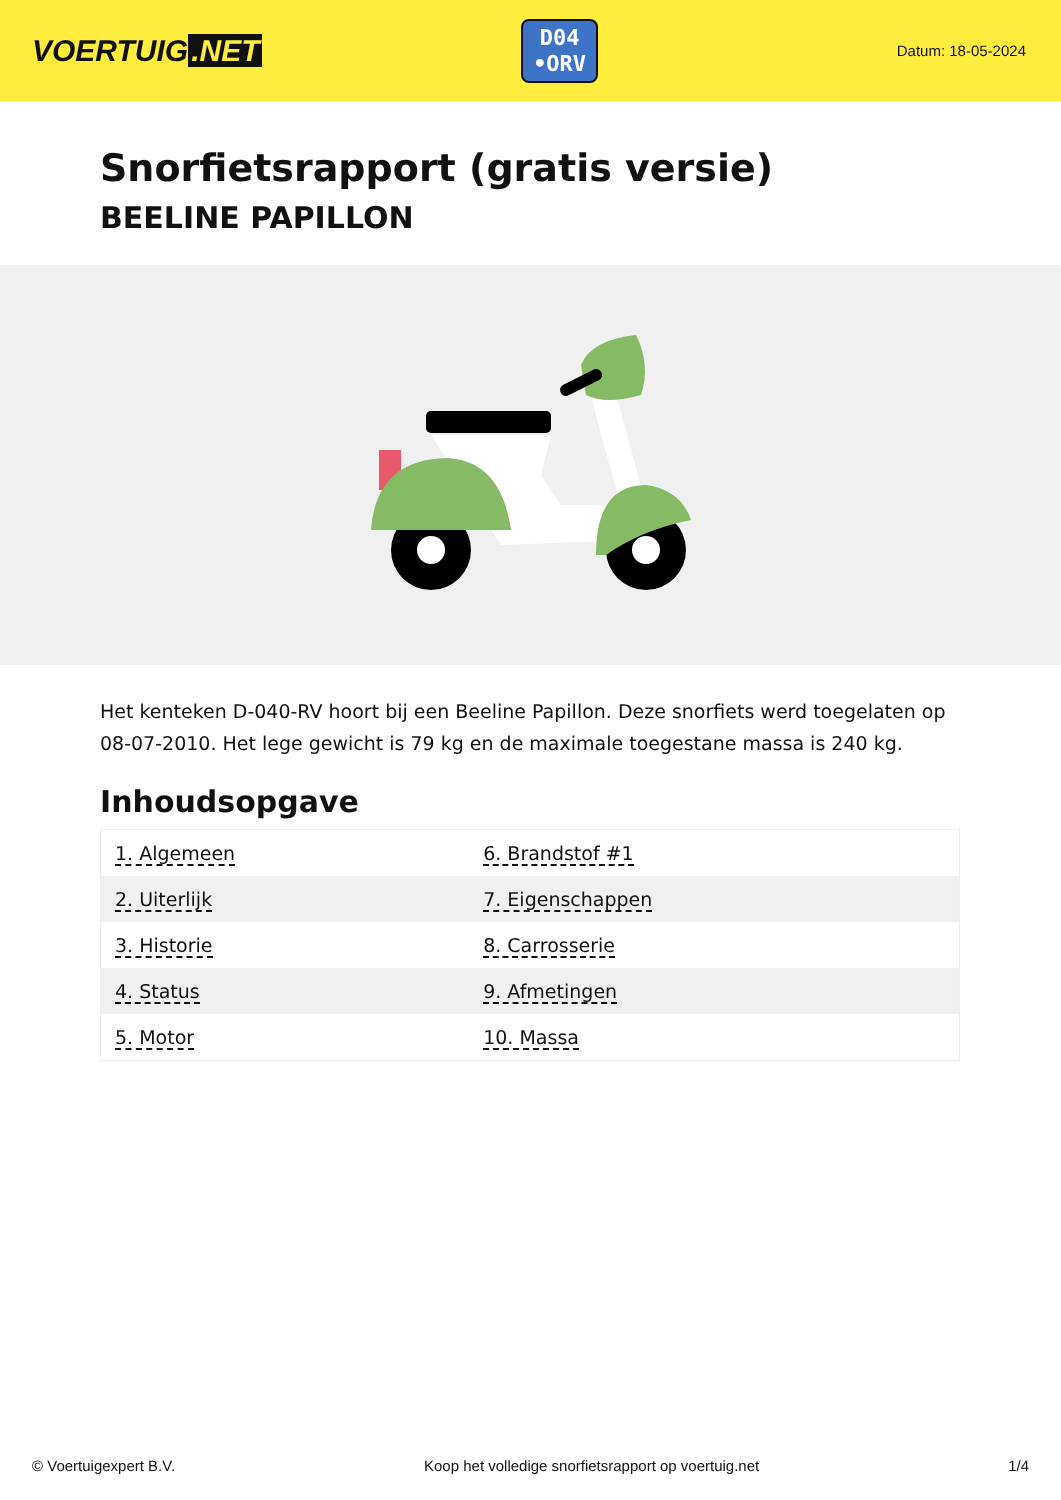VOERTUIG.NET
D04
•ORV
Datum: 18-05-2024
Snorfietsrapport (gratis versie)
BEELINE PAPILLON
Het kenteken D-040-RV hoort bij een Beeline Papillon. Deze snorfiets werd toegelaten op 08-07-2010. Het lege gewicht is 79 kg en de maximale toegestane massa is 240 kg.
Inhoudsopgave
| 1. Algemeen | 6. Brandstof #1 |
| 2. Uiterlijk | 7. Eigenschappen |
| 3. Historie | 8. Carrosserie |
| 4. Status | 9. Afmetingen |
| 5. Motor | 10. Massa |
© Voertuigexpert B.V. Koop het volledige snorfietsrapport op voertuig.net 1/4